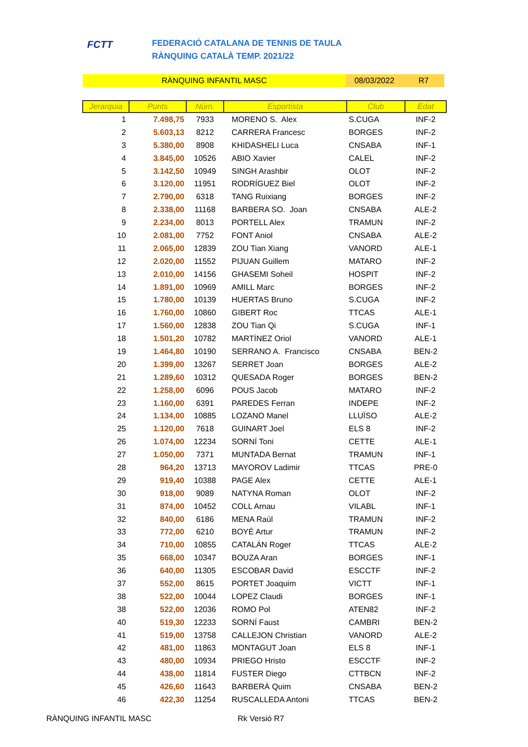FCTT
FEDERACIÓ CATALANA DE TENNIS DE TAULA
RÀNQUING CATALÀ TEMP. 2021/22
RÀNQUING INFANTIL MASC 08/03/2022 R7
| Jerarquia | Punts | Núm. | Esportista | Club | Edat |
| --- | --- | --- | --- | --- | --- |
| 1 | 7.498,75 | 7933 | MORENO S. Alex | S.CUGA | INF-2 |
| 2 | 5.603,13 | 8212 | CARRERA Francesc | BORGES | INF-2 |
| 3 | 5.380,00 | 8908 | KHIDASHELI Luca | CNSABA | INF-1 |
| 4 | 3.845,00 | 10526 | ABIO Xavier | CALEL | INF-2 |
| 5 | 3.142,50 | 10949 | SINGH Arashbir | OLOT | INF-2 |
| 6 | 3.120,00 | 11951 | RODRÍGUEZ Biel | OLOT | INF-2 |
| 7 | 2.790,00 | 6318 | TANG Ruixiang | BORGES | INF-2 |
| 8 | 2.338,00 | 11168 | BARBERA SO. Joan | CNSABA | ALE-2 |
| 9 | 2.234,00 | 8013 | PORTELL Alex | TRAMUN | INF-2 |
| 10 | 2.081,00 | 7752 | FONT Aniol | CNSABA | ALE-2 |
| 11 | 2.065,00 | 12839 | ZOU Tian Xiang | VANORD | ALE-1 |
| 12 | 2.020,00 | 11552 | PIJUAN Guillem | MATARO | INF-2 |
| 13 | 2.010,00 | 14156 | GHASEMI Soheil | HOSPIT | INF-2 |
| 14 | 1.891,00 | 10969 | AMILL Marc | BORGES | INF-2 |
| 15 | 1.780,00 | 10139 | HUERTAS Bruno | S.CUGA | INF-2 |
| 16 | 1.760,00 | 10860 | GIBERT Roc | TTCAS | ALE-1 |
| 17 | 1.560,00 | 12838 | ZOU Tian Qi | S.CUGA | INF-1 |
| 18 | 1.501,20 | 10782 | MARTÍNEZ Oriol | VANORD | ALE-1 |
| 19 | 1.464,80 | 10190 | SERRANO A. Francisco | CNSABA | BEN-2 |
| 20 | 1.399,00 | 13267 | SERRET Joan | BORGES | ALE-2 |
| 21 | 1.289,60 | 10312 | QUESADA Roger | BORGES | BEN-2 |
| 22 | 1.258,00 | 6096 | POUS Jacob | MATARO | INF-2 |
| 23 | 1.160,00 | 6391 | PAREDES Ferran | INDEPE | INF-2 |
| 24 | 1.134,00 | 10885 | LOZANO Manel | LLUÏSO | ALE-2 |
| 25 | 1.120,00 | 7618 | GUINART Joel | ELS 8 | INF-2 |
| 26 | 1.074,00 | 12234 | SORNÍ Toni | CETTE | ALE-1 |
| 27 | 1.050,00 | 7371 | MUNTADA Bernat | TRAMUN | INF-1 |
| 28 | 964,20 | 13713 | MAYOROV Ladimir | TTCAS | PRE-0 |
| 29 | 919,40 | 10388 | PAGE Alex | CETTE | ALE-1 |
| 30 | 918,00 | 9089 | NATYNA Roman | OLOT | INF-2 |
| 31 | 874,00 | 10452 | COLL Arnau | VILABL | INF-1 |
| 32 | 840,00 | 6186 | MENA Raúl | TRAMUN | INF-2 |
| 33 | 772,00 | 6210 | BOYÉ Artur | TRAMUN | INF-2 |
| 34 | 710,00 | 10855 | CATALÁN Roger | TTCAS | ALE-2 |
| 35 | 668,00 | 10347 | BOUZA Aran | BORGES | INF-1 |
| 36 | 640,00 | 11305 | ESCOBAR David | ESCCTF | INF-2 |
| 37 | 552,00 | 8615 | PORTET Joaquim | VICTT | INF-1 |
| 38 | 522,00 | 10044 | LOPEZ Claudi | BORGES | INF-1 |
| 38 | 522,00 | 12036 | ROMO Pol | ATEN82 | INF-2 |
| 40 | 519,30 | 12233 | SORNÍ Faust | CAMBRI | BEN-2 |
| 41 | 519,00 | 13758 | CALLEJON Christian | VANORD | ALE-2 |
| 42 | 481,00 | 11863 | MONTAGUT Joan | ELS 8 | INF-1 |
| 43 | 480,00 | 10934 | PRIEGO Hristo | ESCCTF | INF-2 |
| 44 | 438,00 | 11814 | FUSTER Diego | CTTBCN | INF-2 |
| 45 | 426,60 | 11643 | BARBERÀ Quim | CNSABA | BEN-2 |
| 46 | 422,30 | 11254 | RUSCALLEDA Antoni | TTCAS | BEN-2 |
RÀNQUING INFANTIL MASC Rk Versió R7